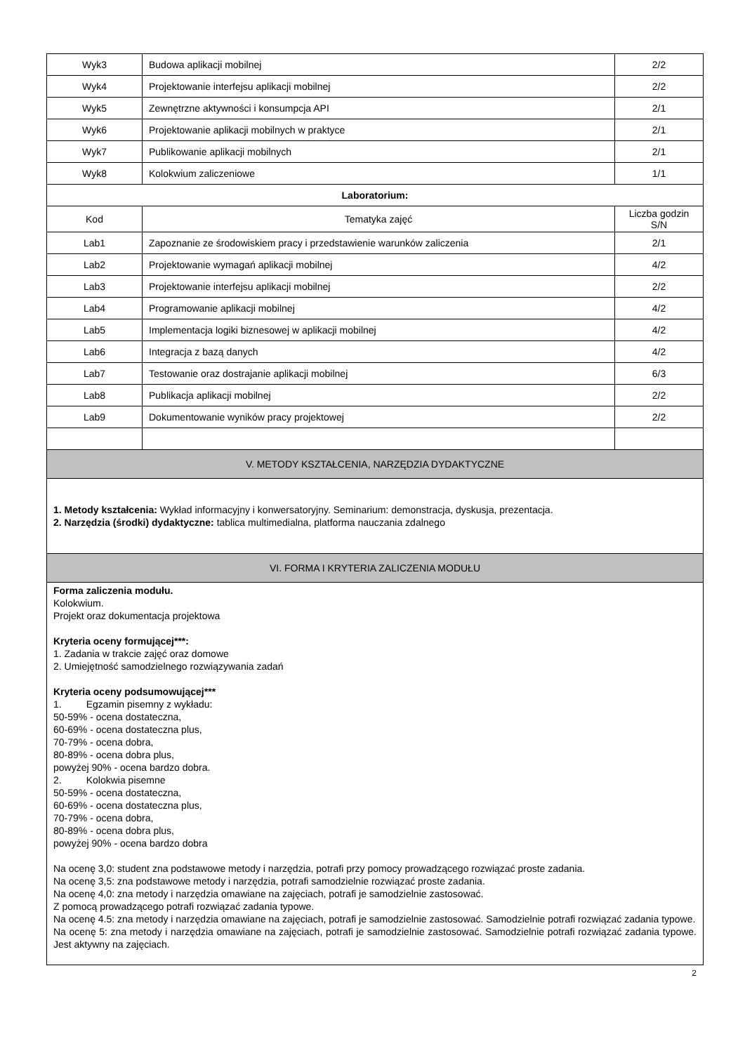| Wyk3 | Budowa aplikacji mobilnej | 2/2 |
| Wyk4 | Projektowanie interfejsu aplikacji mobilnej | 2/2 |
| Wyk5 | Zewnętrzne aktywności i konsumpcja API | 2/1 |
| Wyk6 | Projektowanie aplikacji mobilnych w praktyce | 2/1 |
| Wyk7 | Publikowanie aplikacji mobilnych | 2/1 |
| Wyk8 | Kolokwium zaliczeniowe | 1/1 |
| Laboratorium: | | |
| Kod | Tematyka zajęć | Liczba godzin S/N |
| Lab1 | Zapoznanie ze środowiskiem pracy i przedstawienie warunków zaliczenia | 2/1 |
| Lab2 | Projektowanie wymagań aplikacji mobilnej | 4/2 |
| Lab3 | Projektowanie interfejsu aplikacji mobilnej | 2/2 |
| Lab4 | Programowanie aplikacji mobilnej | 4/2 |
| Lab5 | Implementacja logiki biznesowej w aplikacji mobilnej | 4/2 |
| Lab6 | Integracja z bazą danych | 4/2 |
| Lab7 | Testowanie oraz dostrajanie aplikacji mobilnej | 6/3 |
| Lab8 | Publikacja aplikacji mobilnej | 2/2 |
| Lab9 | Dokumentowanie wyników pracy projektowej | 2/2 |
| V. METODY KSZTAŁCENIA, NARZĘDZIA DYDAKTYCZNE | | |
| 1. Metody kształcenia: Wykład informacyjny i konwersatoryjny. Seminarium: demonstracja, dyskusja, prezentacja. 2. Narzędzia (środki) dydaktyczne: tablica multimedialna, platforma nauczania zdalnego | | |
| VI. FORMA I KRYTERIA ZALICZENIA MODUŁU | | |
| Forma zaliczenia modułu. Kolokwium. Projekt oraz dokumentacja projektowa Kryteria oceny formującej***: 1. Zadania w trakcie zajęć oraz domowe 2. Umiejętność samodzielnego rozwiązywania zadań Kryteria oceny podsumowującej*** 1. Egzamin pisemny z wykładu: 50-59% - ocena dostateczna, 60-69% - ocena dostateczna plus, 70-79% - ocena dobra, 80-89% - ocena dobra plus, powyżej 90% - ocena bardzo dobra. 2. Kolokwia pisemne 50-59% - ocena dostateczna, 60-69% - ocena dostateczna plus, 70-79% - ocena dobra, 80-89% - ocena dobra plus, powyżej 90% - ocena bardzo dobra Na ocenę 3,0: student zna podstawowe metody i narzędzia, potrafi przy pomocy prowadzącego rozwiązać proste zadania. Na ocenę 3,5: zna podstawowe metody i narzędzia, potrafi samodzielnie rozwiązać proste zadania. Na ocenę 4,0: zna metody i narzędzia omawiane na zajęciach, potrafi je samodzielnie zastosować. Z pomocą prowadzącego potrafi rozwiązać zadania typowe. Na ocenę 4.5: zna metody i narzędzia omawiane na zajęciach, potrafi je samodzielnie zastosować. Samodzielnie potrafi rozwiązać zadania typowe. Na ocenę 5: zna metody i narzędzia omawiane na zajęciach, potrafi je samodzielnie zastosować. Samodzielnie potrafi rozwiązać zadania typowe. Jest aktywny na zajęciach. | | |
2